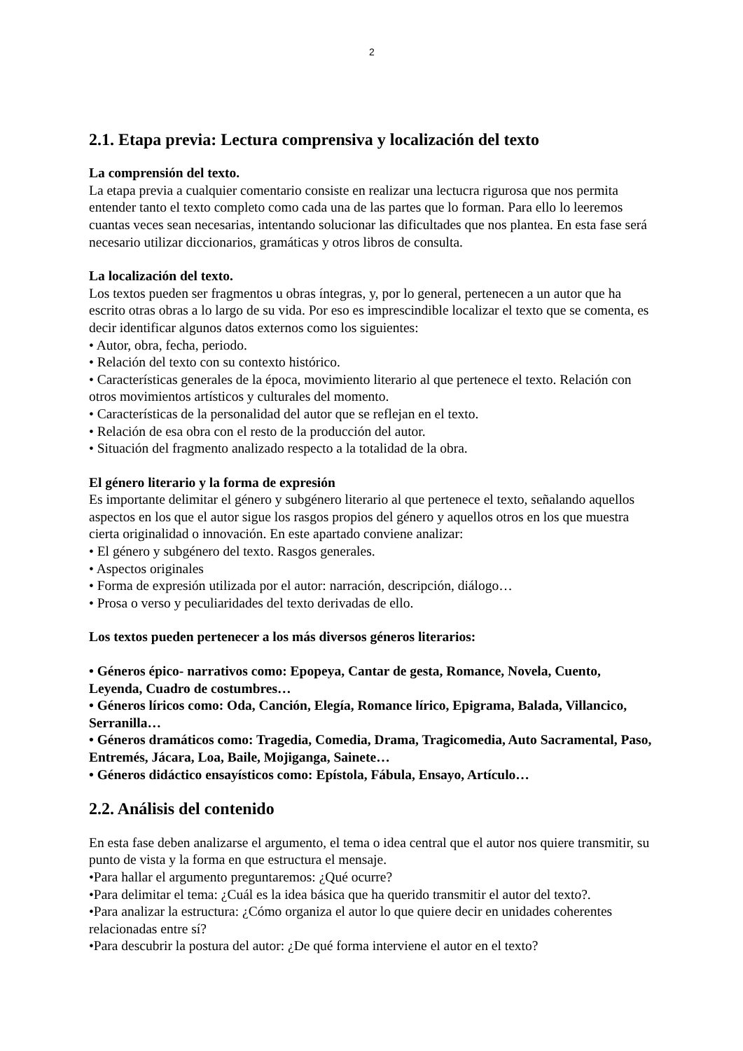2
2.1. Etapa previa: Lectura comprensiva y localización del texto
La comprensión del texto.
La etapa previa a cualquier comentario consiste en realizar una lectucra rigurosa que nos permita entender tanto el texto completo como cada una de las partes que lo forman. Para ello lo leeremos cuantas veces sean necesarias, intentando solucionar las dificultades que nos plantea. En esta fase será necesario utilizar diccionarios, gramáticas y otros libros de consulta.
La localización del texto.
Los textos pueden ser fragmentos u obras íntegras, y, por lo general, pertenecen a un autor que ha escrito otras obras a lo largo de su vida. Por eso es imprescindible localizar el texto que se comenta, es decir identificar algunos datos externos como los siguientes:
• Autor, obra, fecha, periodo.
• Relación del texto con su contexto histórico.
• Características generales de la época, movimiento literario al que pertenece el texto. Relación con otros movimientos artísticos y culturales del momento.
• Características de la personalidad del autor que se reflejan en el texto.
• Relación de esa obra con el resto de la producción del autor.
• Situación del fragmento analizado respecto a la totalidad de la obra.
El género literario y la forma de expresión
Es importante delimitar el género y subgénero literario al que pertenece el texto, señalando aquellos aspectos en los que el autor sigue los rasgos propios del género y aquellos otros en los que muestra cierta originalidad o innovación. En este apartado conviene analizar:
• El género y subgénero del texto. Rasgos generales.
• Aspectos originales
• Forma de expresión utilizada por el autor: narración, descripción, diálogo…
• Prosa o verso y peculiaridades del texto derivadas de ello.
Los textos pueden pertenecer a los más diversos géneros literarios:
• Géneros épico- narrativos como: Epopeya, Cantar de gesta, Romance, Novela, Cuento, Leyenda, Cuadro de costumbres…
• Géneros líricos como: Oda, Canción, Elegía, Romance lírico, Epigrama, Balada, Villancico, Serranilla…
• Géneros dramáticos como: Tragedia, Comedia, Drama, Tragicomedia, Auto Sacramental, Paso, Entremés, Jácara, Loa, Baile, Mojiganga, Sainete…
• Géneros didáctico ensayísticos como: Epístola, Fábula, Ensayo, Artículo…
2.2. Análisis del contenido
En esta fase deben analizarse el argumento, el tema o idea central que el autor nos quiere transmitir, su punto de vista y la forma en que estructura el mensaje.
•Para hallar el argumento preguntaremos: ¿Qué ocurre?
•Para delimitar el tema: ¿Cuál es la idea básica que ha querido transmitir el autor del texto?.
•Para analizar la estructura: ¿Cómo organiza el autor lo que quiere decir en unidades coherentes relacionadas entre sí?
•Para descubrir la postura del autor: ¿De qué forma interviene el autor en el texto?